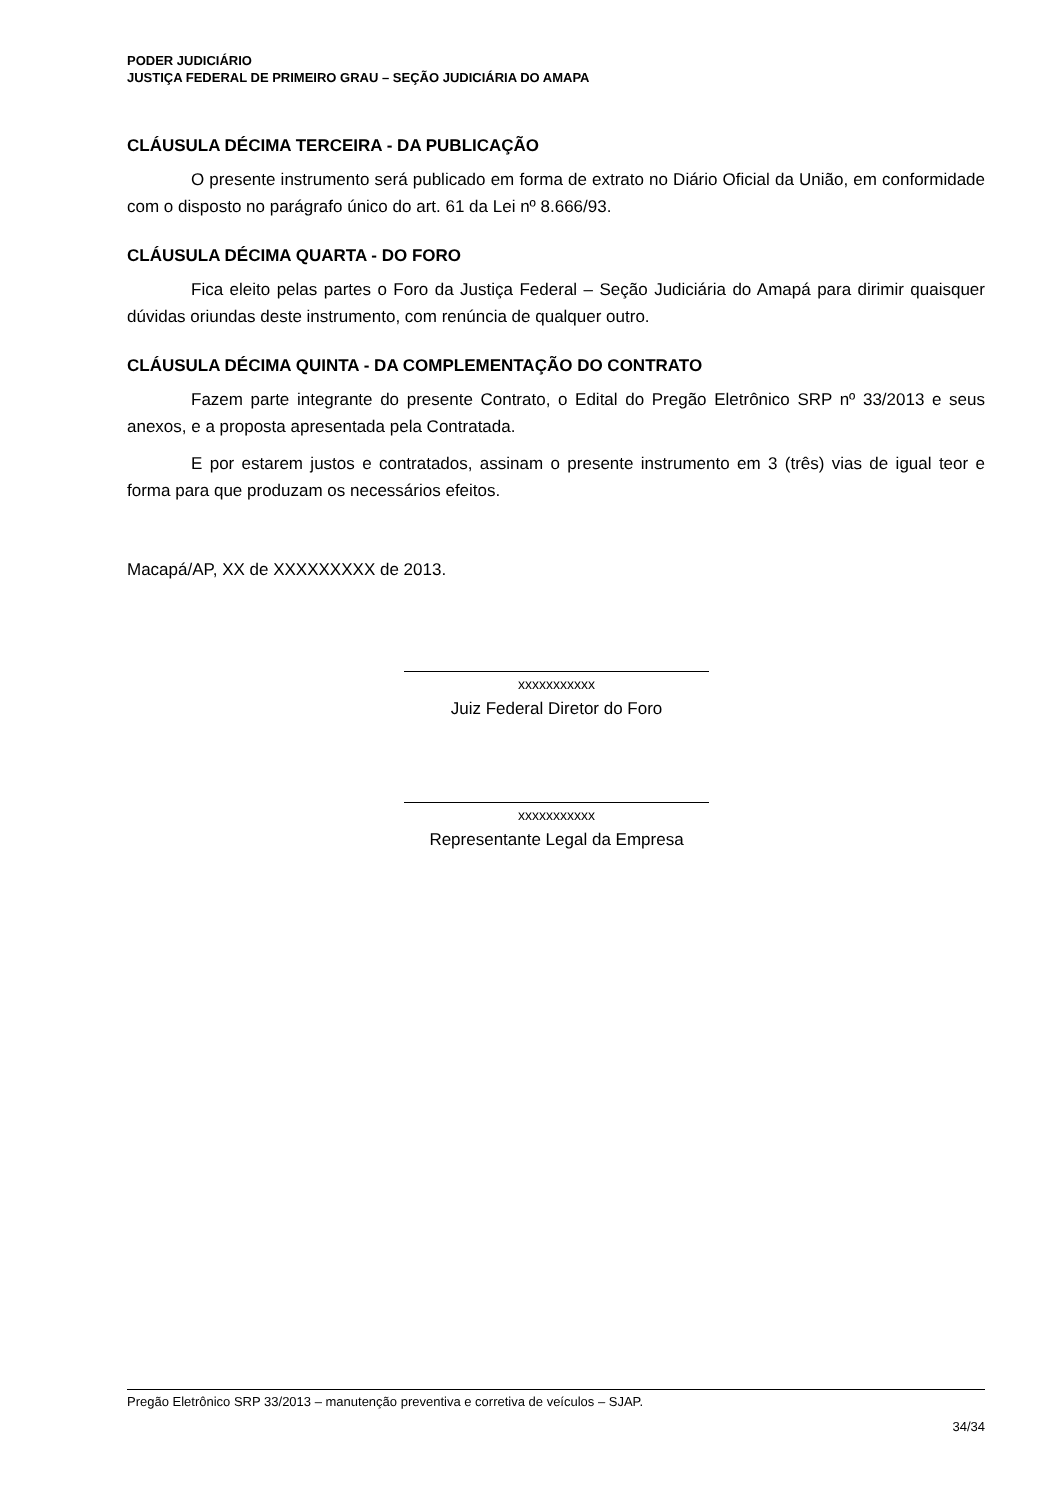PODER JUDICIÁRIO
JUSTIÇA FEDERAL DE PRIMEIRO GRAU – SEÇÃO JUDICIÁRIA DO AMAPA
CLÁUSULA DÉCIMA TERCEIRA - DA PUBLICAÇÃO
O presente instrumento será publicado em forma de extrato no Diário Oficial da União, em conformidade com o disposto no parágrafo único do art. 61 da Lei nº 8.666/93.
CLÁUSULA DÉCIMA QUARTA - DO FORO
Fica eleito pelas partes o Foro da Justiça Federal – Seção Judiciária do Amapá para dirimir quaisquer dúvidas oriundas deste instrumento, com renúncia de qualquer outro.
CLÁUSULA DÉCIMA QUINTA - DA COMPLEMENTAÇÃO DO CONTRATO
Fazem parte integrante do presente Contrato, o Edital do Pregão Eletrônico SRP nº 33/2013 e seus anexos, e a proposta apresentada pela Contratada.
E por estarem justos e contratados, assinam o presente instrumento em 3 (três) vias de igual teor e forma para que produzam os necessários efeitos.
Macapá/AP, XX de XXXXXXXXX de 2013.
xxxxxxxxxxx
Juiz Federal Diretor do Foro
xxxxxxxxxxx
Representante Legal da Empresa
Pregão Eletrônico SRP 33/2013 – manutenção preventiva e corretiva de veículos – SJAP.
34/34